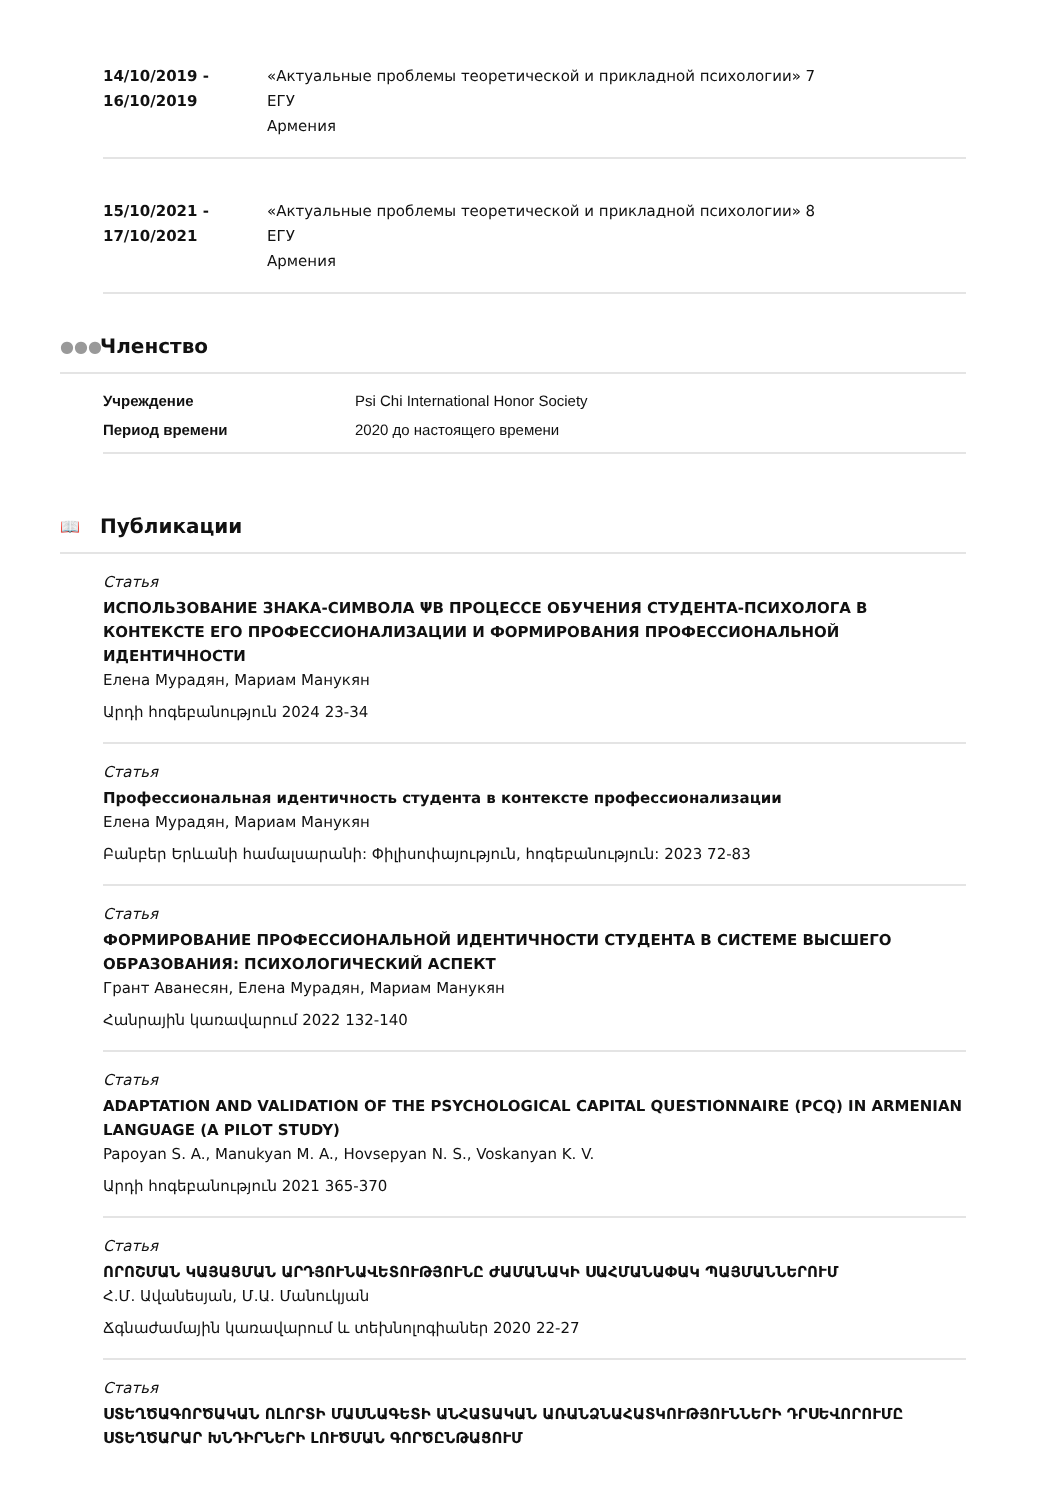14/10/2019 - 16/10/2019
«Актуальные проблемы теоретической и прикладной психологии» 7
ЕГУ
Армения
15/10/2021 - 17/10/2021
«Актуальные проблемы теоретической и прикладной психологии» 8
ЕГУ
Армения
●●● Членство
Учреждение Psi Chi International Honor Society Период времени 2020 до настоящего времени
📖 Публикации
Статья
ИСПОЛЬЗОВАНИЕ ЗНАКА-СИМВОЛА ΨВ ПРОЦЕССЕ ОБУЧЕНИЯ СТУДЕНТА-ПСИХОЛОГА В КОНТЕКСТЕ ЕГО ПРОФЕССИОНАЛИЗАЦИИ И ФОРМИРОВАНИЯ ПРОФЕССИОНАЛЬНОЙ ИДЕНТИЧНОСТИ
Елена Мурадян, Мариам Манукян
Արդի հոգեբանություն 2024 23-34
Статья
Профессиональная идентичность студента в контексте профессионализации
Елена Мурадян, Мариам Манукян
Բանբեր Երևանի համալսարանի: Փիլիսոփայություն, հոգեբանություն: 2023 72-83
Статья
ФОРМИРОВАНИЕ ПРОФЕССИОНАЛЬНОЙ ИДЕНТИЧНОСТИ СТУДЕНТА В СИСТЕМЕ ВЫСШЕГО ОБРАЗОВАНИЯ: ПСИХОЛОГИЧЕСКИЙ АСПЕКТ
Грант Аванесян, Елена Мурадян, Мариам Манукян
Հանրային կառավարում 2022 132-140
Статья
ADAPTATION AND VALIDATION OF THE PSYCHOLOGICAL CAPITAL QUESTIONNAIRE (PCQ) IN ARMENIAN LANGUAGE (A PILOT STUDY)
Papoyan S. A., Manukyan M. A., Hovsepyan N. S., Voskanyan K. V.
Արդի հոգեբանություն 2021 365-370
Статья
ՈՐՈՇՄԱՆ ԿԱՅԱՑՄԱՆ ԱՐԴՅՈՒՆԱՎԵՏՈՒԹՅՈՒՆԸ ԺԱՄԱՆԱԿԻ ՍԱՀՄԱՆԱՓԱԿ ՊԱՅՄԱՆՆԵՐՈՒՄ
Հ.Մ. Ավանեսյան, Մ.Ա. Մանուկյան
Ճգնաժամային կառավարում և տեխնոլոգիաներ 2020 22-27
Статья
ՍՏԵՂԾԱԳՈՐԾԱԿԱՆ ՈԼՈՐՏԻ ՄԱՍՆԱԳԵՏԻ ԱՆՀԱՏԱԿԱՆ ԱՌԱՆՁՆԱՀԱՏԿՈՒԹՅՈՒՆՆԵՐԻ ԴՐՍԵՎՈՐՈՒՄԸ ՍՏԵՂԾԱՐԱՐ ԽՆԴԻՐՆԵՐԻ ԼՈՒԾՄԱՆ ԳՈՐԾԸՆԹԱՑՈՒՄ